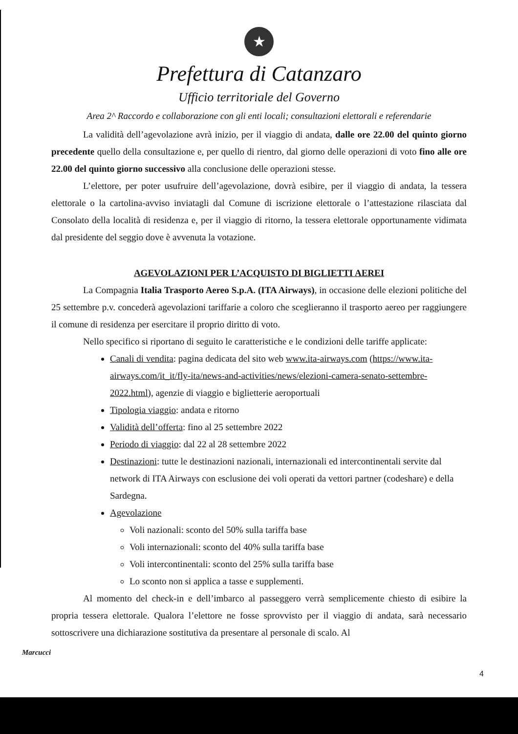★
Prefettura di Catanzaro
Ufficio territoriale del Governo
Area 2^ Raccordo e collaborazione con gli enti locali; consultazioni elettorali e referendarie
La validità dell’agevolazione avrà inizio, per il viaggio di andata, dalle ore 22.00 del quinto giorno precedente quello della consultazione e, per quello di rientro, dal giorno delle operazioni di voto fino alle ore 22.00 del quinto giorno successivo alla conclusione delle operazioni stesse.
L’elettore, per poter usufruire dell’agevolazione, dovrà esibire, per il viaggio di andata, la tessera elettorale o la cartolina-avviso inviatagli dal Comune di iscrizione elettorale o l’attestazione rilasciata dal Consolato della località di residenza e, per il viaggio di ritorno, la tessera elettorale opportunamente vidimata dal presidente del seggio dove è avvenuta la votazione.
AGEVOLAZIONI PER L’ACQUISTO DI BIGLIETTI AEREI
La Compagnia Italia Trasporto Aereo S.p.A. (ITA Airways), in occasione delle elezioni politiche del 25 settembre p.v. concederà agevolazioni tariffarie a coloro che sceglieranno il trasporto aereo per raggiungere il comune di residenza per esercitare il proprio diritto di voto.
Nello specifico si riportano di seguito le caratteristiche e le condizioni delle tariffe applicate:
Canali di vendita: pagina dedicata del sito web www.ita-airways.com (https://www.ita-airways.com/it_it/fly-ita/news-and-activities/news/elezioni-camera-senato-settembre-2022.html), agenzie di viaggio e biglietterie aeroportuali
Tipologia viaggio: andata e ritorno
Validità dell’offerta: fino al 25 settembre 2022
Periodo di viaggio: dal 22 al 28 settembre 2022
Destinazioni: tutte le destinazioni nazionali, internazionali ed intercontinentali servite dal network di ITA Airways con esclusione dei voli operati da vettori partner (codeshare) e della Sardegna.
Agevolazione
Voli nazionali: sconto del 50% sulla tariffa base
Voli internazionali: sconto del 40% sulla tariffa base
Voli intercontinentali: sconto del 25% sulla tariffa base
Lo sconto non si applica a tasse e supplementi.
Al momento del check-in e dell’imbarco al passeggero verrà semplicemente chiesto di esibire la propria tessera elettorale. Qualora l’elettore ne fosse sprovvisto per il viaggio di andata, sarà necessario sottoscrivere una dichiarazione sostitutiva da presentare al personale di scalo. Al
Marcucci
4